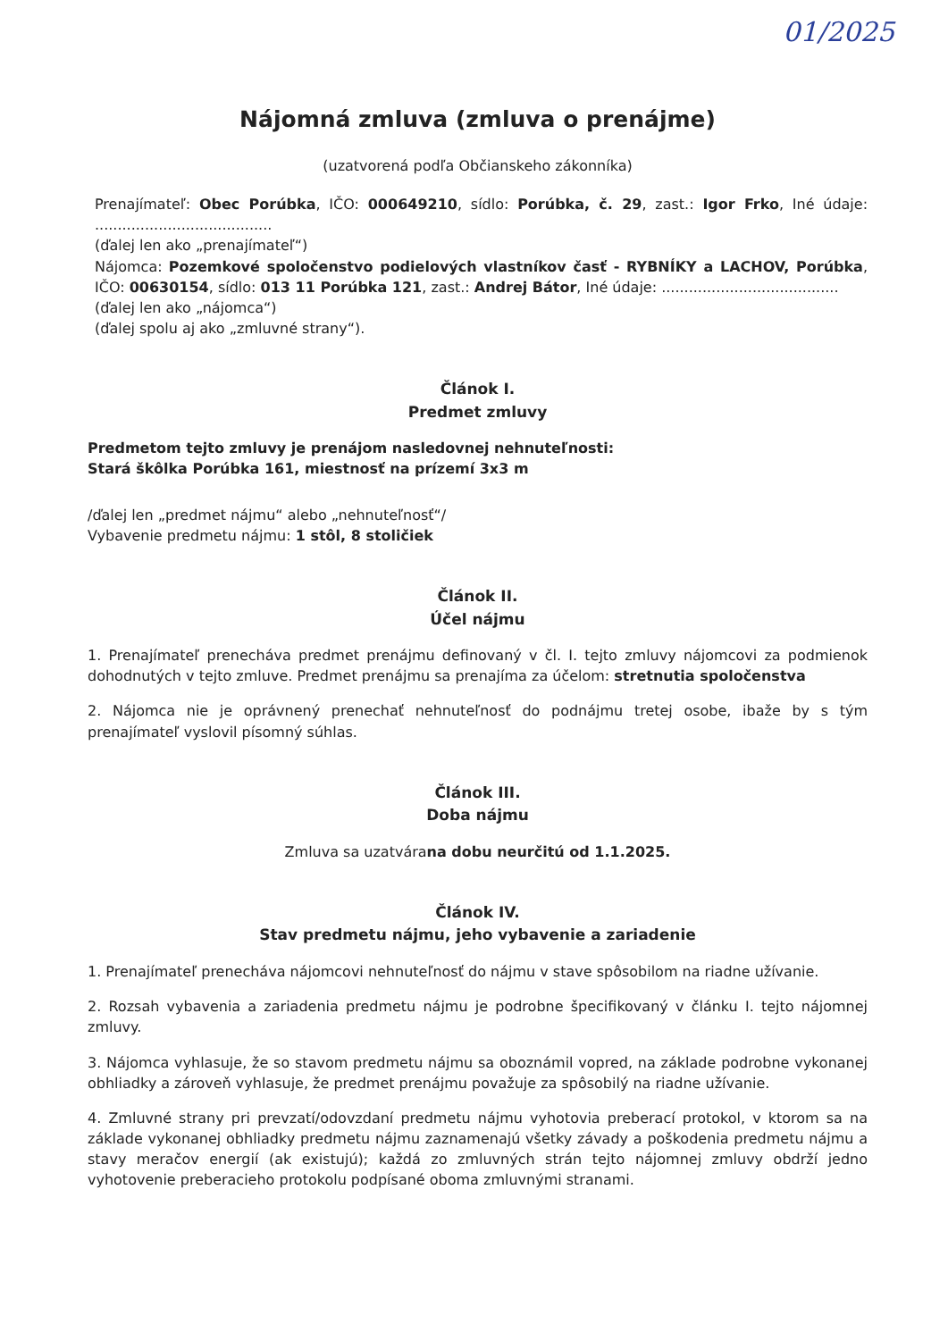01/2025
Nájomná zmluva (zmluva o prenájme)
(uzatvorená podľa Občianskeho zákonníka)
Prenajímateľ: Obec Porúbka, IČO: 000649210, sídlo: Porúbka, č. 29, zast.: Igor Frko, Iné údaje: .......................................
(ďalej len ako „prenajímateľ“)
Nájomca: Pozemkové spoločenstvo podielových vlastníkov časť - RYBNÍKY a LACHOV, Porúbka, IČO: 00630154, sídlo: 013 11 Porúbka 121, zast.: Andrej Bátor, Iné údaje: .......................................
(ďalej len ako „nájomca“)
(ďalej spolu aj ako „zmluvné strany“).
Článok I.
Predmet zmluvy
Predmetom tejto zmluvy je prenájom nasledovnej nehnuteľnosti:
Stará škôlka Porúbka 161, miestnosť na prízemí 3x3 m
/ďalej len „predmet nájmu“ alebo „nehnuteľnosť“/
Vybavenie predmetu nájmu: 1 stôl, 8 stoličiek
Článok II.
Účel nájmu
1. Prenajímateľ prenecháva predmet prenájmu definovaný v čl. I. tejto zmluvy nájomcovi za podmienok dohodnutých v tejto zmluve. Predmet prenájmu sa prenajíma za účelom: stretnutia spoločenstva
2. Nájomca nie je oprávnený prenechať nehnuteľnosť do podnájmu tretej osobe, ibaže by s tým prenajímateľ vyslovil písomný súhlas.
Článok III.
Doba nájmu
Zmluva sa uzatvárana dobu neurčitú od 1.1.2025.
Článok IV.
Stav predmetu nájmu, jeho vybavenie a zariadenie
1. Prenajímateľ prenecháva nájomcovi nehnuteľnosť do nájmu v stave spôsobilom na riadne užívanie.
2. Rozsah vybavenia a zariadenia predmetu nájmu je podrobne špecifikovaný v článku I. tejto nájomnej zmluvy.
3. Nájomca vyhlasuje, že so stavom predmetu nájmu sa oboznámil vopred, na základe podrobne vykonanej obhliadky a zároveň vyhlasuje, že predmet prenájmu považuje za spôsobilý na riadne užívanie.
4. Zmluvné strany pri prevzatí/odovzdaní predmetu nájmu vyhotovia preberací protokol, v ktorom sa na základe vykonanej obhliadky predmetu nájmu zaznamenajú všetky závady a poškodenia predmetu nájmu a stavy meračov energií (ak existujú); každá zo zmluvných strán tejto nájomnej zmluvy obdrží jedno vyhotovenie preberacieho protokolu podpísané oboma zmluvnými stranami.